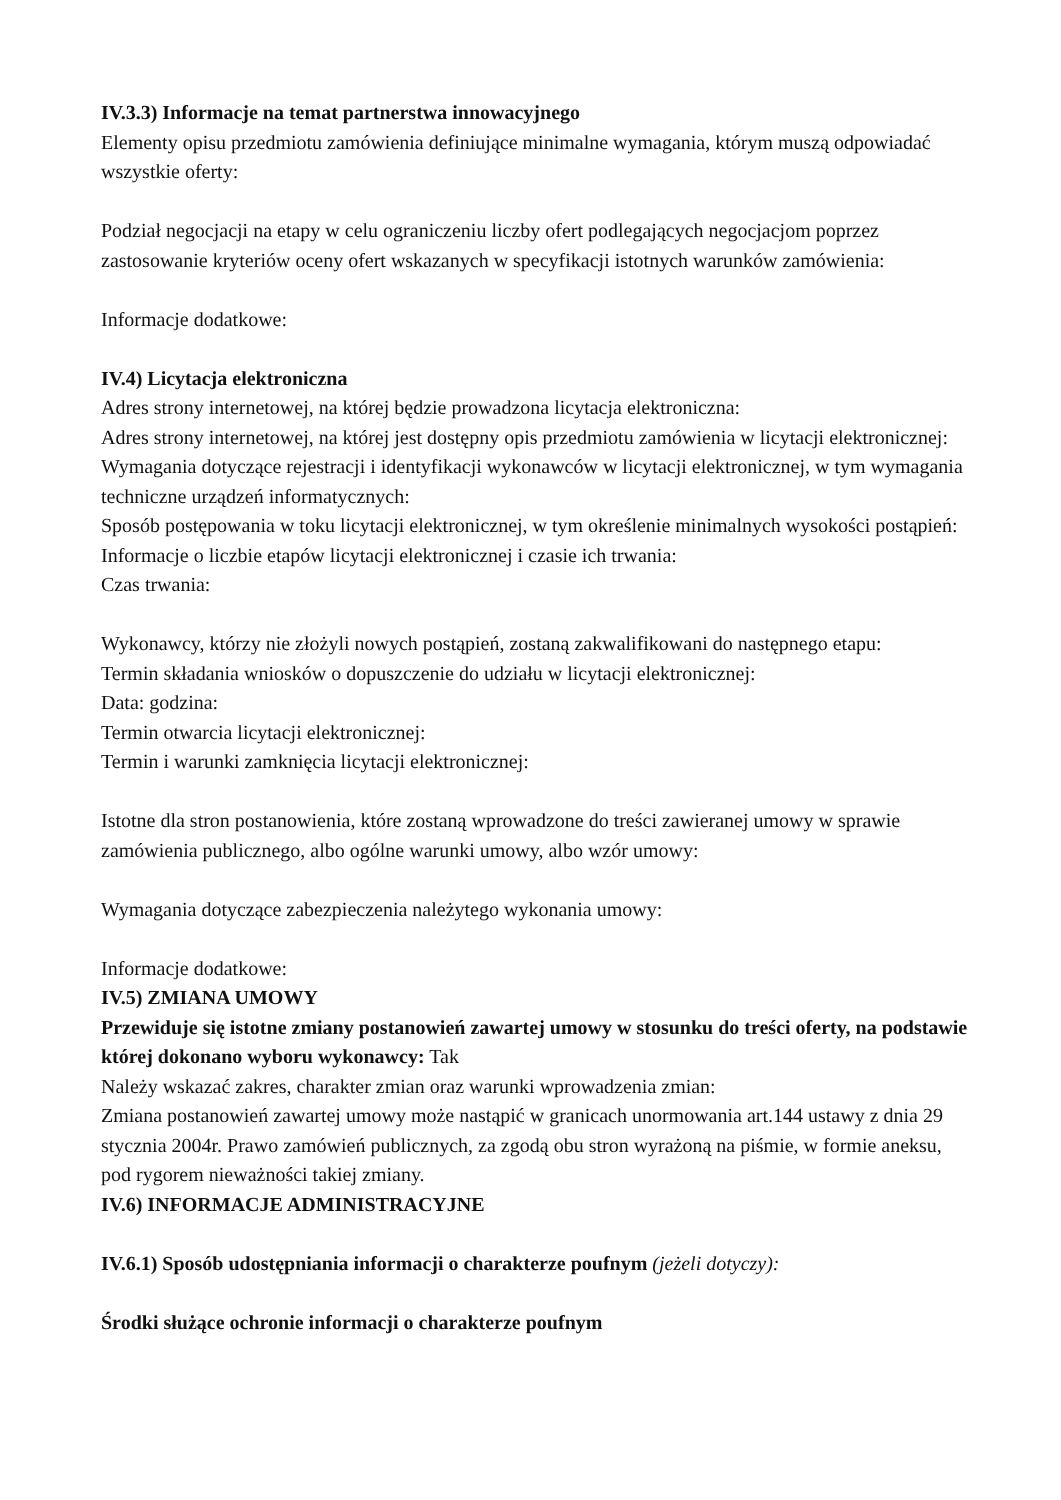IV.3.3) Informacje na temat partnerstwa innowacyjnego
Elementy opisu przedmiotu zamówienia definiujące minimalne wymagania, którym muszą odpowiadać wszystkie oferty:
Podział negocjacji na etapy w celu ograniczeniu liczby ofert podlegających negocjacjom poprzez zastosowanie kryteriów oceny ofert wskazanych w specyfikacji istotnych warunków zamówienia:
Informacje dodatkowe:
IV.4) Licytacja elektroniczna
Adres strony internetowej, na której będzie prowadzona licytacja elektroniczna:
Adres strony internetowej, na której jest dostępny opis przedmiotu zamówienia w licytacji elektronicznej:
Wymagania dotyczące rejestracji i identyfikacji wykonawców w licytacji elektronicznej, w tym wymagania techniczne urządzeń informatycznych:
Sposób postępowania w toku licytacji elektronicznej, w tym określenie minimalnych wysokości postąpień:
Informacje o liczbie etapów licytacji elektronicznej i czasie ich trwania:
Czas trwania:
Wykonawcy, którzy nie złożyli nowych postąpień, zostaną zakwalifikowani do następnego etapu:
Termin składania wniosków o dopuszczenie do udziału w licytacji elektronicznej:
Data: godzina:
Termin otwarcia licytacji elektronicznej:
Termin i warunki zamknięcia licytacji elektronicznej:
Istotne dla stron postanowienia, które zostaną wprowadzone do treści zawieranej umowy w sprawie zamówienia publicznego, albo ogólne warunki umowy, albo wzór umowy:
Wymagania dotyczące zabezpieczenia należytego wykonania umowy:
Informacje dodatkowe:
IV.5) ZMIANA UMOWY
Przewiduje się istotne zmiany postanowień zawartej umowy w stosunku do treści oferty, na podstawie której dokonano wyboru wykonawcy: Tak
Należy wskazać zakres, charakter zmian oraz warunki wprowadzenia zmian:
Zmiana postanowień zawartej umowy może nastąpić w granicach unormowania art.144 ustawy z dnia 29 stycznia 2004r. Prawo zamówień publicznych, za zgodą obu stron wyrażoną na piśmie, w formie aneksu, pod rygorem nieważności takiej zmiany.
IV.6) INFORMACJE ADMINISTRACYJNE
IV.6.1) Sposób udostępniania informacji o charakterze poufnym (jeżeli dotyczy):
Środki służące ochronie informacji o charakterze poufnym